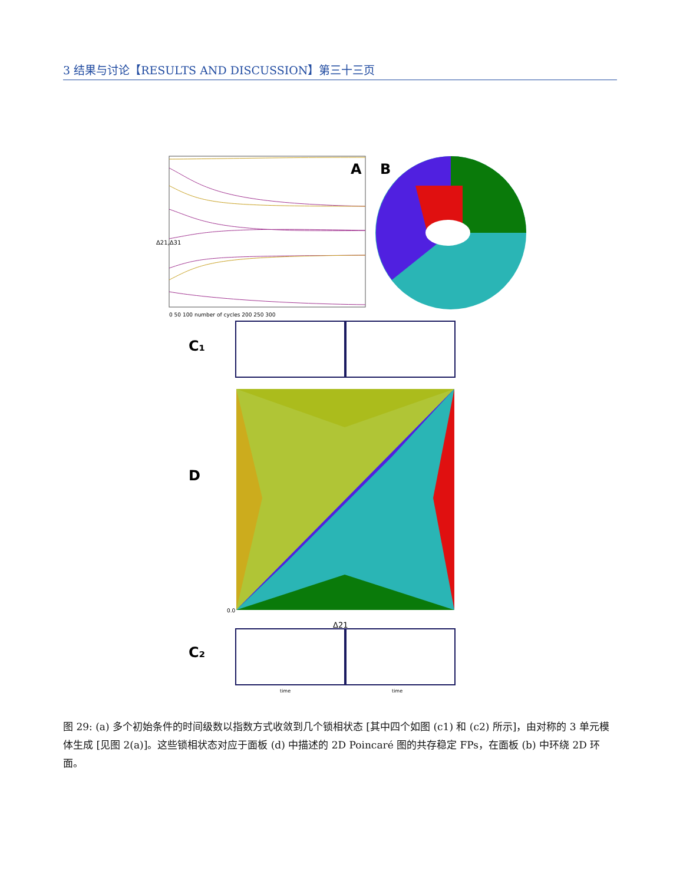3 结果与讨论【RESULTS AND DISCUSSION】第三十三页
A
0 50 100 number of cycles 200 250 300
Δ21,Δ31
B
C₁
D
0.0
Δ21
C₂
time
time
图 29: (a) 多个初始条件的时间级数以指数方式收敛到几个锁相状态 [其中四个如图 (c1) 和 (c2) 所示]，由对称的 3 单元模体生成 [见图 2(a)]。这些锁相状态对应于面板 (d) 中描述的 2D Poincaré 图的共存稳定 FPs，在面板 (b) 中环绕 2D 环面。